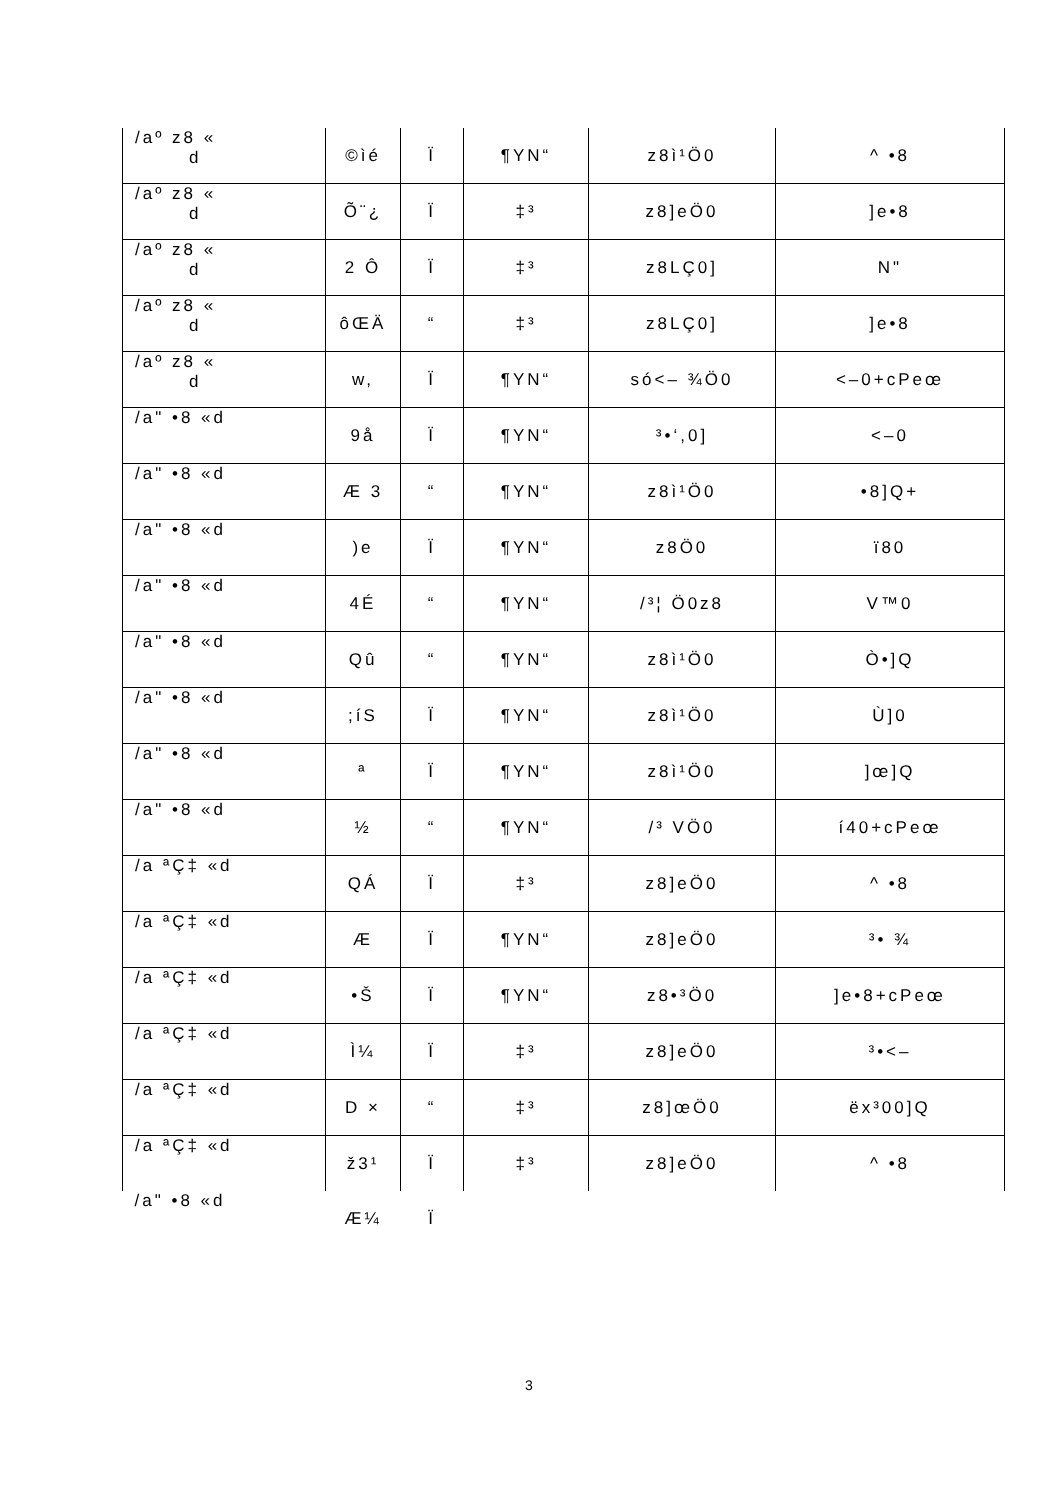| /aº z8 « d | ©ìé | Ï | ¶YN“ | z8ì¹Ö0 | ^ •8 |
| /aº z8 « d | Õ¨¿ | Ï | ‡³ | z8]eÖ0 | ]e•8 |
| /aº z8 « d | 2 Ô | Ï | ‡³ | z8LÇ0] | N" |
| /aº z8 « d | ôŒÄ | “ | ‡³ | z8LÇ0] | ]e•8 |
| /aº z8 « d | w, | Ï | ¶YN“ | só<– ¾Ö0 | <–0+cPeœ |
| /a" •8 «d | 9å | Ï | ¶YN“ | ³•‘,0] | <–0 |
| /a" •8 «d | Æ 3 | “ | ¶YN“ | z8ì¹Ö0 | •8]Q+ |
| /a" •8 «d | )e | Ï | ¶YN“ | z8Ö0 | ï80 |
| /a" •8 «d | 4É | “ | ¶YN“ | /³¦ Ö0z8 | V™0 |
| /a" •8 «d | Qû | “ | ¶YN“ | z8ì¹Ö0 | Ò•]Q |
| /a" •8 «d | ;íS | Ï | ¶YN“ | z8ì¹Ö0 | Ù]0 |
| /a" •8 «d | ª | Ï | ¶YN“ | z8ì¹Ö0 | ]œ]Q |
| /a" •8 «d | ½ | “ | ¶YN“ | /³ VÖ0 | í40+cPeœ |
| /a ªÇ‡ «d | QÁ | Ï | ‡³ | z8]eÖ0 | ^ •8 |
| /a ªÇ‡ «d | Æ | Ï | ¶YN“ | z8]eÖ0 | ³• ¾ |
| /a ªÇ‡ «d | •Š | Ï | ¶YN“ | z8•³Ö0 | ]e•8+cPeœ |
| /a ªÇ‡ «d | Ì¼ | Ï | ‡³ | z8]eÖ0 | ³•<– |
| /a ªÇ‡ «d | D × | “ | ‡³ | z8]œÖ0 | ëx³00]Q |
| /a ªÇ‡ «d | ž3¹ | Ï | ‡³ | z8]eÖ0 | ^ •8 |
| /a" •8 «d | Æ¼ | Ï | | | |
3